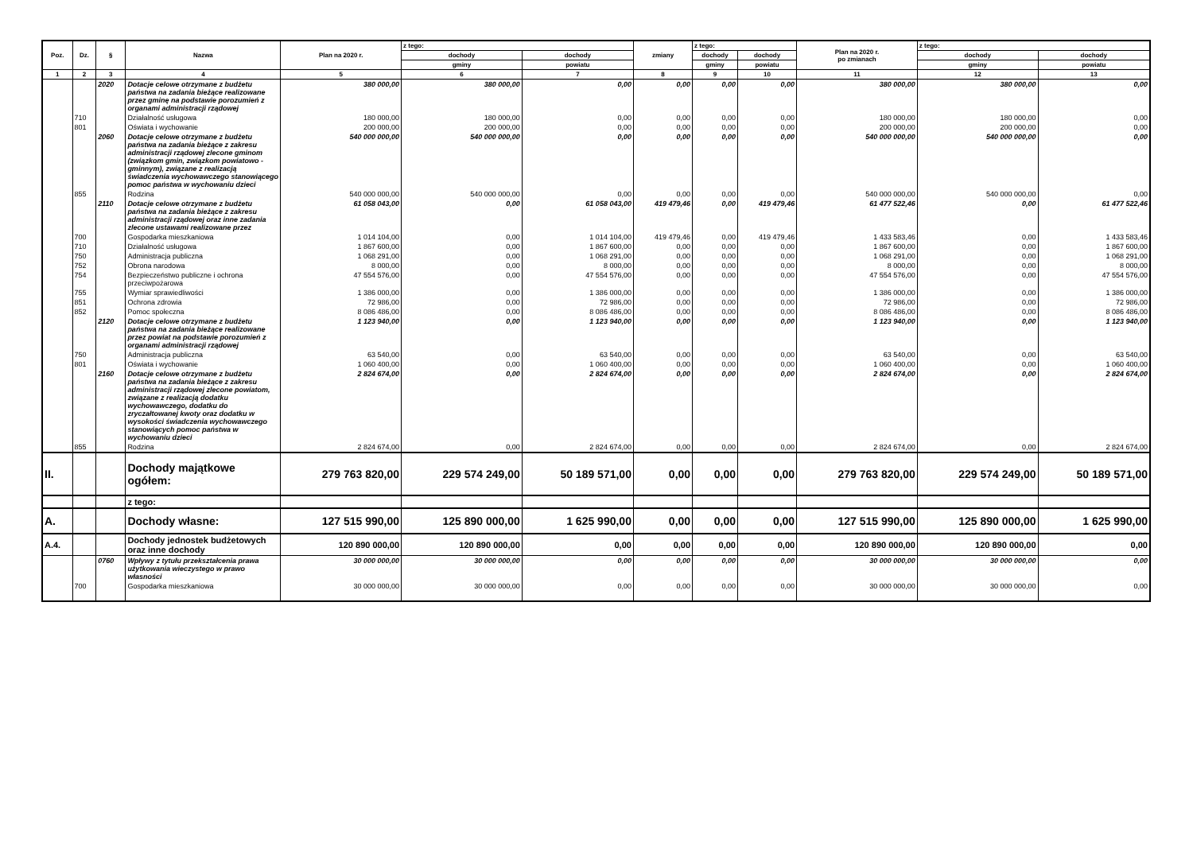| Poz. | Dz. | § | Nazwa | Plan na 2020 r. | z tego: | | zmiany | z tego: | | Plan na 2020 r. po zmianach | z tego: | |
| --- | --- | --- | --- | --- | --- | --- | --- | --- | --- | --- | --- | --- |
| | | | | | dochody | dochody | | dochody | dochody | | dochody | dochody |
| | | | | | gminy | powiatu | | gminy | powiatu | | gminy | powiatu |
| 1 | 2 | 3 | 4 | 5 | 6 | 7 | 8 | 9 | 10 | 11 | 12 | 13 |
| | | 2020 | Dotacje celowe otrzymane z budżetu państwa na zadania bieżące realizowane przez gminę na podstawie porozumień z organami administracji rządowej | 380 000,00 | 380 000,00 | 0,00 | 0,00 | 0,00 | 0,00 | 380 000,00 | 380 000,00 | 0,00 |
| | 710 | | Działalność usługowa | 180 000,00 | 180 000,00 | 0,00 | 0,00 | 0,00 | 0,00 | 180 000,00 | 180 000,00 | 0,00 |
| | 801 | | Oświata i wychowanie | 200 000,00 | 200 000,00 | 0,00 | 0,00 | 0,00 | 0,00 | 200 000,00 | 200 000,00 | 0,00 |
| | | 2060 | Dotacje celowe otrzymane z budżetu państwa na zadania bieżące z zakresu administracji rządowej zlecone gminom (związkom gmin, związkom powiatowo - gminnym), związane z realizacją świadczenia wychowawczego stanowiącego pomoc państwa w wychowaniu dzieci | 540 000 000,00 | 540 000 000,00 | 0,00 | 0,00 | 0,00 | 0,00 | 540 000 000,00 | 540 000 000,00 | 0,00 |
| | 855 | | Rodzina | 540 000 000,00 | 540 000 000,00 | 0,00 | 0,00 | 0,00 | 0,00 | 540 000 000,00 | 540 000 000,00 | 0,00 |
| | | 2110 | Dotacje celowe otrzymane z budżetu państwa na zadania bieżące z zakresu administracji rządowej oraz inne zadania zlecone ustawami realizowane przez | 61 058 043,00 | 0,00 | 61 058 043,00 | 419 479,46 | 0,00 | 419 479,46 | 61 477 522,46 | 0,00 | 61 477 522,46 |
| | 700 | | Gospodarka mieszkaniowa | 1 014 104,00 | 0,00 | 1 014 104,00 | 419 479,46 | 0,00 | 419 479,46 | 1 433 583,46 | 0,00 | 1 433 583,46 |
| | 710 | | Działalność usługowa | 1 867 600,00 | 0,00 | 1 867 600,00 | 0,00 | 0,00 | 0,00 | 1 867 600,00 | 0,00 | 1 867 600,00 |
| | 750 | | Administracja publiczna | 1 068 291,00 | 0,00 | 1 068 291,00 | 0,00 | 0,00 | 0,00 | 1 068 291,00 | 0,00 | 1 068 291,00 |
| | 752 | | Obrona narodowa | 8 000,00 | 0,00 | 8 000,00 | 0,00 | 0,00 | 0,00 | 8 000,00 | 0,00 | 8 000,00 |
| | 754 | | Bezpieczeństwo publiczne i ochrona przeciwpożarowa | 47 554 576,00 | 0,00 | 47 554 576,00 | 0,00 | 0,00 | 0,00 | 47 554 576,00 | 0,00 | 47 554 576,00 |
| | 755 | | Wymiar sprawiedliwości | 1 386 000,00 | 0,00 | 1 386 000,00 | 0,00 | 0,00 | 0,00 | 1 386 000,00 | 0,00 | 1 386 000,00 |
| | 851 | | Ochrona zdrowia | 72 986,00 | 0,00 | 72 986,00 | 0,00 | 0,00 | 0,00 | 72 986,00 | 0,00 | 72 986,00 |
| | 852 | | Pomoc społeczna | 8 086 486,00 | 0,00 | 8 086 486,00 | 0,00 | 0,00 | 0,00 | 8 086 486,00 | 0,00 | 8 086 486,00 |
| | | 2120 | Dotacje celowe otrzymane z budżetu państwa na zadania bieżące realizowane przez powiat na podstawie porozumień z organami administracji rządowej | 1 123 940,00 | 0,00 | 1 123 940,00 | 0,00 | 0,00 | 0,00 | 1 123 940,00 | 0,00 | 1 123 940,00 |
| | 750 | | Administracja publiczna | 63 540,00 | 0,00 | 63 540,00 | 0,00 | 0,00 | 0,00 | 63 540,00 | 0,00 | 63 540,00 |
| | 801 | | Oświata i wychowanie | 1 060 400,00 | 0,00 | 1 060 400,00 | 0,00 | 0,00 | 0,00 | 1 060 400,00 | 0,00 | 1 060 400,00 |
| | | 2160 | Dotacje celowe otrzymane z budżetu państwa na zadania bieżące z zakresu administracji rządowej zlecone powiatom, związane z realizacją dodatku wychowawczego, dodatku do zryczałtowanej kwoty oraz dodatku w wysokości świadczenia wychowawczego stanowiących pomoc państwa w wychowaniu dzieci | 2 824 674,00 | 0,00 | 2 824 674,00 | 0,00 | 0,00 | 0,00 | 2 824 674,00 | 0,00 | 2 824 674,00 |
| | 855 | | Rodzina | 2 824 674,00 | 0,00 | 2 824 674,00 | 0,00 | 0,00 | 0,00 | 2 824 674,00 | 0,00 | 2 824 674,00 |
| II. | | | Dochody majątkowe ogółem: | 279 763 820,00 | 229 574 249,00 | 50 189 571,00 | 0,00 | 0,00 | 0,00 | 279 763 820,00 | 229 574 249,00 | 50 189 571,00 |
| | | | z tego: | | | | | | | | | |
| A. | | | Dochody własne: | 127 515 990,00 | 125 890 000,00 | 1 625 990,00 | 0,00 | 0,00 | 0,00 | 127 515 990,00 | 125 890 000,00 | 1 625 990,00 |
| A.4. | | | Dochody jednostek budżetowych oraz inne dochody | 120 890 000,00 | 120 890 000,00 | 0,00 | 0,00 | 0,00 | 0,00 | 120 890 000,00 | 120 890 000,00 | 0,00 |
| | | 0760 | Wpływy z tytułu przekształcenia prawa użytkowania wieczystego w prawo własności | 30 000 000,00 | 30 000 000,00 | 0,00 | 0,00 | 0,00 | 0,00 | 30 000 000,00 | 30 000 000,00 | 0,00 |
| | 700 | | Gospodarka mieszkaniowa | 30 000 000,00 | 30 000 000,00 | 0,00 | 0,00 | 0,00 | 0,00 | 30 000 000,00 | 30 000 000,00 | 0,00 |